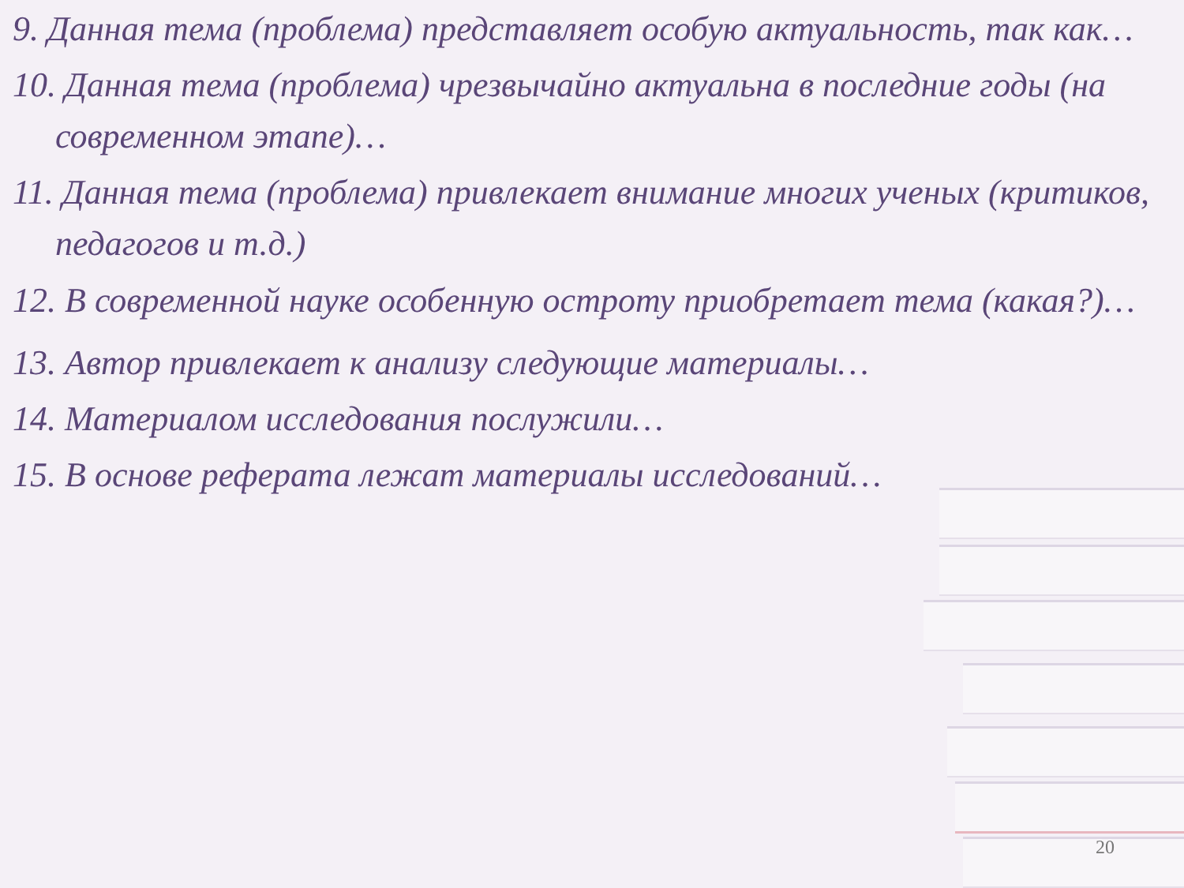9. Данная тема (проблема) представляет особую актуальность, так как…
10. Данная тема (проблема) чрезвычайно актуальна в последние годы (на современном этапе)…
11. Данная тема (проблема) привлекает внимание многих ученых (критиков, педагогов и т.д.)
12. В современной науке особенную остроту приобретает тема (какая?)…
13. Автор привлекает к анализу следующие материалы…
14. Материалом исследования послужили…
15. В основе реферата лежат материалы исследований…
20